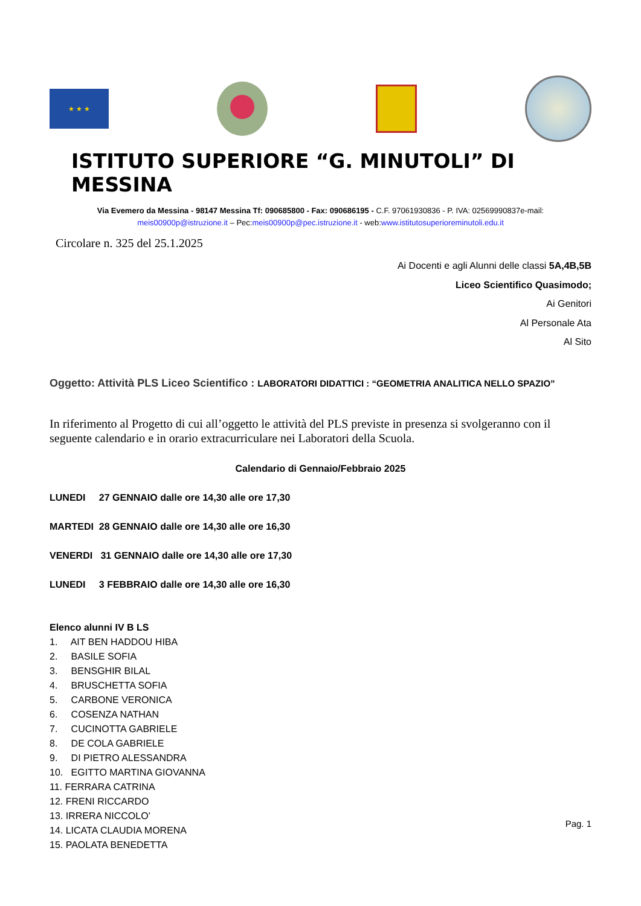★ ★ ★
ISTITUTO SUPERIORE “G. MINUTOLI” DI MESSINA
Via Evemero da Messina - 98147 Messina Tf: 090685800 - Fax: 090686195 - C.F. 97061930836 - P. IVA: 02569990837e-mail:
meis00900p@istruzione.it – Pec:meis00900p@pec.istruzione.it - web:www.istitutosuperioreminutoli.edu.it
Circolare n. 325 del 25.1.2025
Ai Docenti e agli Alunni delle classi 5A,4B,5B
Liceo Scientifico Quasimodo;
Ai Genitori
Al Personale Ata
Al Sito
Oggetto: Attività PLS Liceo Scientifico : LABORATORI DIDATTICI : “GEOMETRIA ANALITICA NELLO SPAZIO”
In riferimento al Progetto di cui all’oggetto le attività del PLS previste in presenza si svolgeranno con il seguente calendario e in orario extracurriculare nei Laboratori della Scuola.
Calendario di Gennaio/Febbraio 2025
LUNEDI 27 GENNAIO dalle ore 14,30 alle ore 17,30
MARTEDI 28 GENNAIO dalle ore 14,30 alle ore 16,30
VENERDI 31 GENNAIO dalle ore 14,30 alle ore 17,30
LUNEDI 3 FEBBRAIO dalle ore 14,30 alle ore 16,30
Elenco alunni IV B LS
1. AIT BEN HADDOU HIBA
2. BASILE SOFIA
3. BENSGHIR BILAL
4. BRUSCHETTA SOFIA
5. CARBONE VERONICA
6. COSENZA NATHAN
7. CUCINOTTA GABRIELE
8. DE COLA GABRIELE
9. DI PIETRO ALESSANDRA
10. EGITTO MARTINA GIOVANNA
11. FERRARA CATRINA
12. FRENI RICCARDO
13. IRRERA NICCOLO’
14. LICATA CLAUDIA MORENA
15. PAOLATA BENEDETTA
Pag. 1